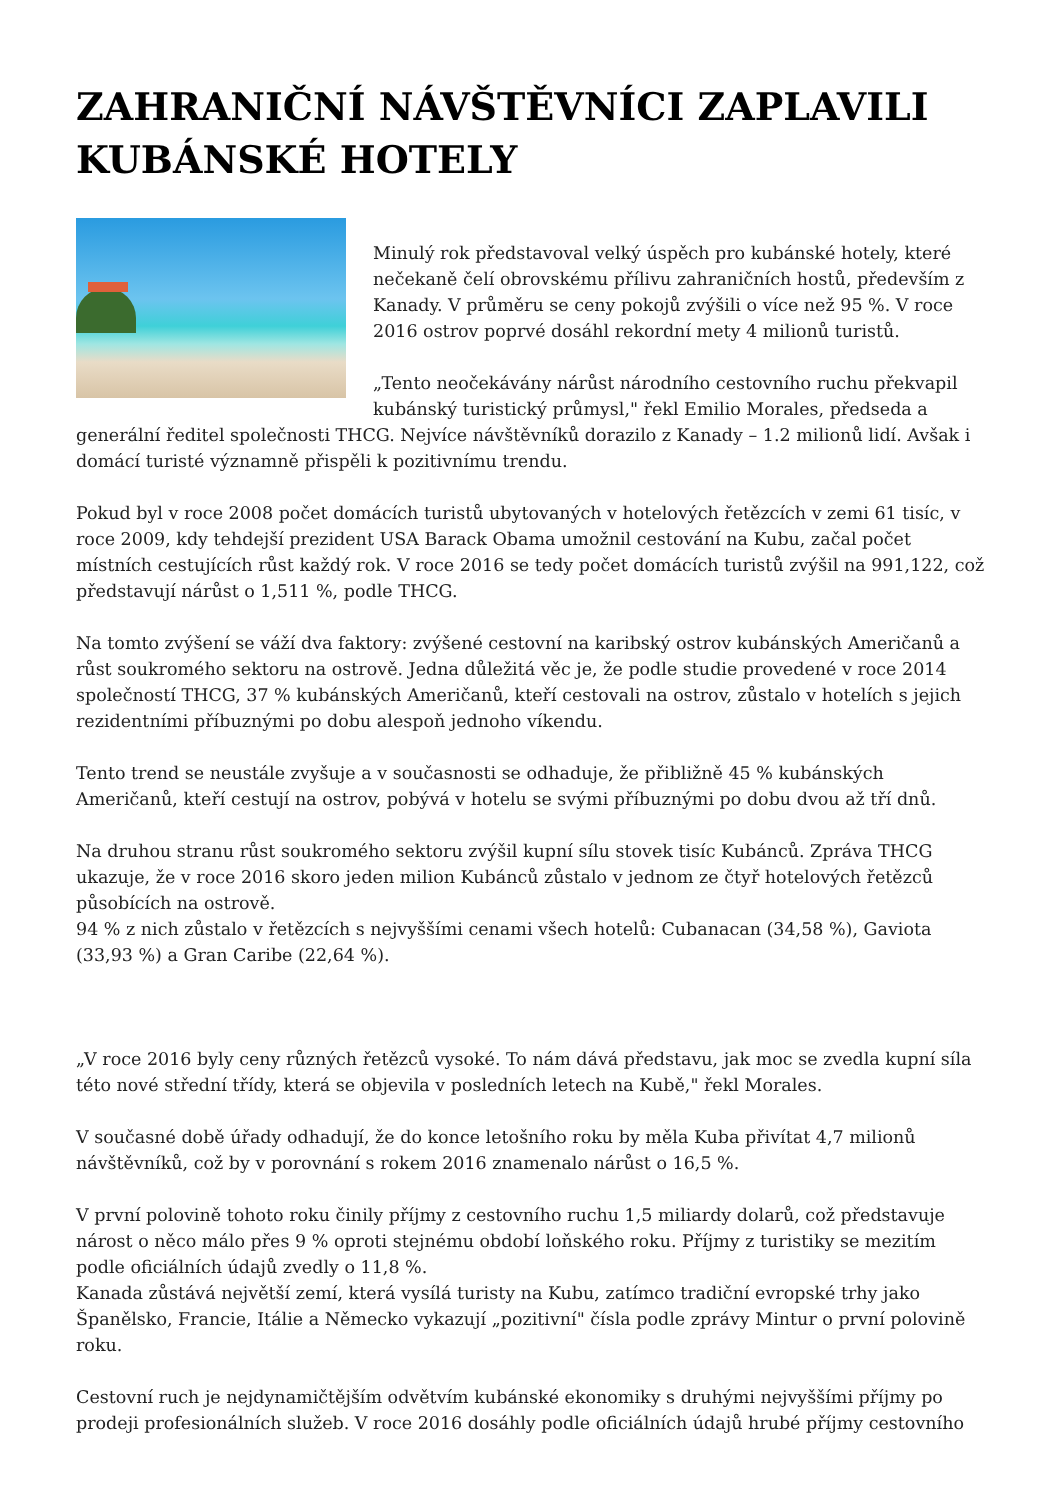ZAHRANIČNÍ NÁVŠTĚVNÍCI ZAPLAVILI KUBÁNSKÉ HOTELY
Minulý rok představoval velký úspěch pro kubánské hotely, které nečekaně čelí obrovskému přílivu zahraničních hostů, především z Kanady. V průměru se ceny pokojů zvýšili o více než 95 %. V roce 2016 ostrov poprvé dosáhl rekordní mety 4 milionů turistů.
„Tento neočekávány nárůst národního cestovního ruchu překvapil kubánský turistický průmysl," řekl Emilio Morales, předseda a generální ředitel společnosti THCG. Nejvíce návštěvníků dorazilo z Kanady – 1.2 milionů lidí. Avšak i domácí turisté významně přispěli k pozitivnímu trendu.
Pokud byl v roce 2008 počet domácích turistů ubytovaných v hotelových řetězcích v zemi 61 tisíc, v roce 2009, kdy tehdejší prezident USA Barack Obama umožnil cestování na Kubu, začal počet místních cestujících růst každý rok. V roce 2016 se tedy počet domácích turistů zvýšil na 991,122, což představují nárůst o 1,511 %, podle THCG.
Na tomto zvýšení se váží dva faktory: zvýšené cestovní na karibský ostrov kubánských Američanů a růst soukromého sektoru na ostrově. Jedna důležitá věc je, že podle studie provedené v roce 2014 společností THCG, 37 % kubánských Američanů, kteří cestovali na ostrov, zůstalo v hotelích s jejich rezidentními příbuznými po dobu alespoň jednoho víkendu.
Tento trend se neustále zvyšuje a v současnosti se odhaduje, že přibližně 45 % kubánských Američanů, kteří cestují na ostrov, pobývá v hotelu se svými příbuznými po dobu dvou až tří dnů.
Na druhou stranu růst soukromého sektoru zvýšil kupní sílu stovek tisíc Kubánců. Zpráva THCG ukazuje, že v roce 2016 skoro jeden milion Kubánců zůstalo v jednom ze čtyř hotelových řetězců působících na ostrově.
94 % z nich zůstalo v řetězcích s nejvyššími cenami všech hotelů: Cubanacan (34,58 %), Gaviota (33,93 %) a Gran Caribe (22,64 %).
„V roce 2016 byly ceny různých řetězců vysoké. To nám dává představu, jak moc se zvedla kupní síla této nové střední třídy, která se objevila v posledních letech na Kubě," řekl Morales.
V současné době úřady odhadují, že do konce letošního roku by měla Kuba přivítat 4,7 milionů návštěvníků, což by v porovnání s rokem 2016 znamenalo nárůst o 16,5 %.
V první polovině tohoto roku činily příjmy z cestovního ruchu 1,5 miliardy dolarů, což představuje nárost o něco málo přes 9 % oproti stejnému období loňského roku. Příjmy z turistiky se mezitím podle oficiálních údajů zvedly o 11,8 %.
Kanada zůstává největší zemí, která vysílá turisty na Kubu, zatímco tradiční evropské trhy jako Španělsko, Francie, Itálie a Německo vykazují „pozitivní" čísla podle zprávy Mintur o první polovině roku.
Cestovní ruch je nejdynamičtějším odvětvím kubánské ekonomiky s druhými nejvyššími příjmy po prodeji profesionálních služeb. V roce 2016 dosáhly podle oficiálních údajů hrubé příjmy cestovního